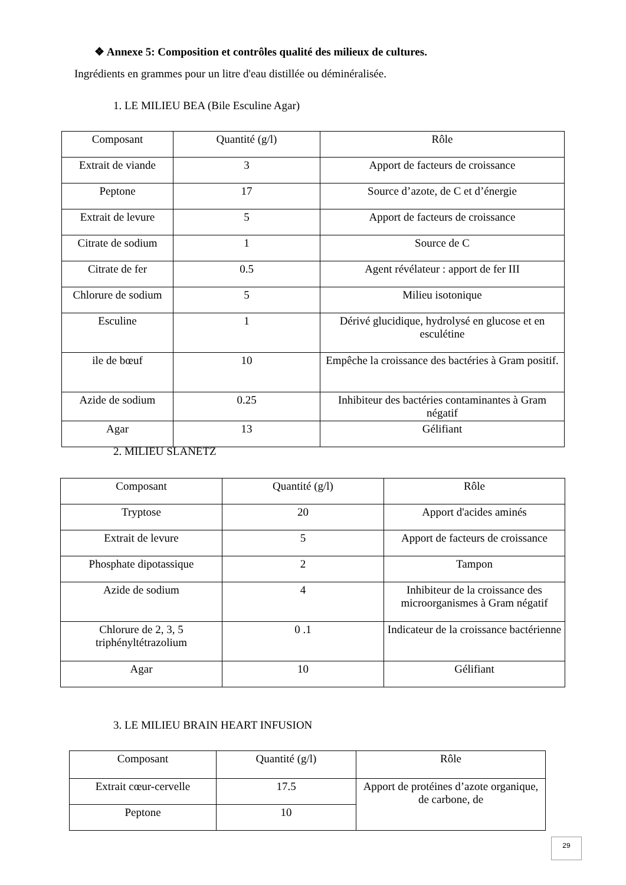❖ Annexe 5: Composition et contrôles qualité des milieux de cultures.
Ingrédients en grammes pour un litre d'eau distillée ou déminéralisée.
1. LE MILIEU BEA (Bile Esculine Agar)
| Composant | Quantité (g/l) | Rôle |
| Extrait de viande | 3 | Apport de facteurs de croissance |
| Peptone | 17 | Source d’azote, de C et d’énergie |
| Extrait de levure | 5 | Apport de facteurs de croissance |
| Citrate de sodium | 1 | Source de C |
| Citrate de fer | 0.5 | Agent révélateur : apport de fer III |
| Chlorure de sodium | 5 | Milieu isotonique |
| Esculine | 1 | Dérivé glucidique, hydrolysé en glucose et en esculétine |
| ile de bœuf | 10 | Empêche la croissance des bactéries à Gram positif. |
| Azide de sodium | 0.25 | Inhibiteur des bactéries contaminantes à Gram négatif |
| Agar | 13 | Gélifiant |
2. MILIEU SLANETZ
| Composant | Quantité (g/l) | Rôle |
| Tryptose | 20 | Apport d'acides aminés |
| Extrait de levure | 5 | Apport de facteurs de croissance |
| Phosphate dipotassique | 2 | Tampon |
| Azide de sodium | 4 | Inhibiteur de la croissance des microorganismes à Gram négatif |
| Chlorure de 2, 3, 5 triphényltétrazolium | 0 .1 | Indicateur de la croissance bactérienne |
| Agar | 10 | Gélifiant |
3. LE MILIEU BRAIN HEART INFUSION
| Composant | Quantité (g/l) | Rôle |
| Extrait cœur-cervelle | 17.5 | Apport de protéines d’azote organique, de carbone, de |
| Peptone | 10 | |
29